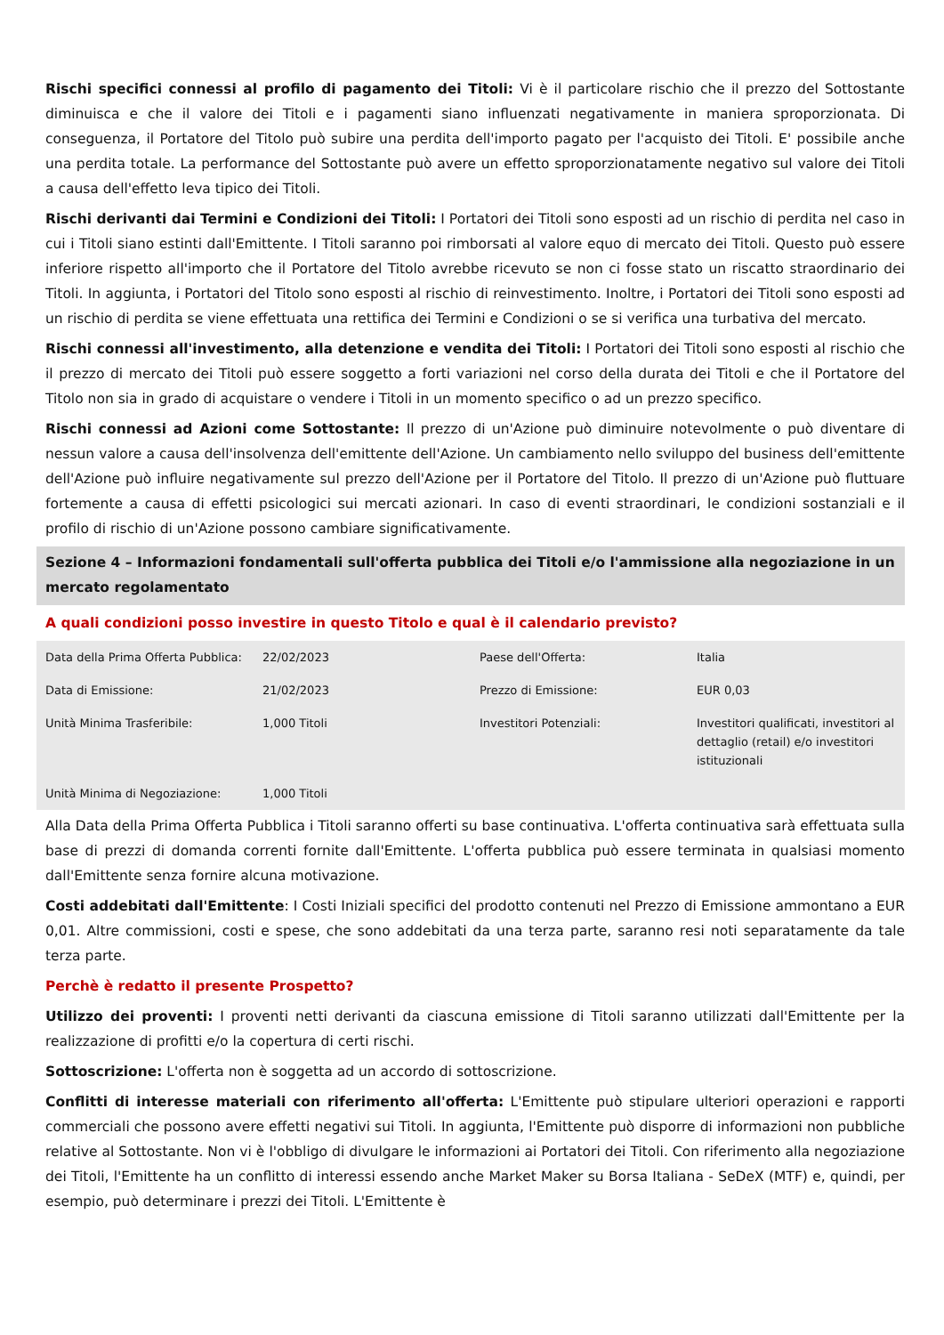Rischi specifici connessi al profilo di pagamento dei Titoli: Vi è il particolare rischio che il prezzo del Sottostante diminuisca e che il valore dei Titoli e i pagamenti siano influenzati negativamente in maniera sproporzionata. Di conseguenza, il Portatore del Titolo può subire una perdita dell'importo pagato per l'acquisto dei Titoli. E' possibile anche una perdita totale. La performance del Sottostante può avere un effetto sproporzionatamente negativo sul valore dei Titoli a causa dell'effetto leva tipico dei Titoli.
Rischi derivanti dai Termini e Condizioni dei Titoli: I Portatori dei Titoli sono esposti ad un rischio di perdita nel caso in cui i Titoli siano estinti dall'Emittente. I Titoli saranno poi rimborsati al valore equo di mercato dei Titoli. Questo può essere inferiore rispetto all'importo che il Portatore del Titolo avrebbe ricevuto se non ci fosse stato un riscatto straordinario dei Titoli. In aggiunta, i Portatori del Titolo sono esposti al rischio di reinvestimento. Inoltre, i Portatori dei Titoli sono esposti ad un rischio di perdita se viene effettuata una rettifica dei Termini e Condizioni o se si verifica una turbativa del mercato.
Rischi connessi all'investimento, alla detenzione e vendita dei Titoli: I Portatori dei Titoli sono esposti al rischio che il prezzo di mercato dei Titoli può essere soggetto a forti variazioni nel corso della durata dei Titoli e che il Portatore del Titolo non sia in grado di acquistare o vendere i Titoli in un momento specifico o ad un prezzo specifico.
Rischi connessi ad Azioni come Sottostante: Il prezzo di un'Azione può diminuire notevolmente o può diventare di nessun valore a causa dell'insolvenza dell'emittente dell'Azione. Un cambiamento nello sviluppo del business dell'emittente dell'Azione può influire negativamente sul prezzo dell'Azione per il Portatore del Titolo. Il prezzo di un'Azione può fluttuare fortemente a causa di effetti psicologici sui mercati azionari. In caso di eventi straordinari, le condizioni sostanziali e il profilo di rischio di un'Azione possono cambiare significativamente.
Sezione 4 – Informazioni fondamentali sull'offerta pubblica dei Titoli e/o l'ammissione alla negoziazione in un mercato regolamentato
A quali condizioni posso investire in questo Titolo e qual è il calendario previsto?
| Data della Prima Offerta Pubblica: | 22/02/2023 | Paese dell'Offerta: | Italia |
| Data di Emissione: | 21/02/2023 | Prezzo di Emissione: | EUR 0,03 |
| Unità Minima Trasferibile: | 1,000 Titoli | Investitori Potenziali: | Investitori qualificati, investitori al dettaglio (retail) e/o investitori istituzionali |
| Unità Minima di Negoziazione: | 1,000 Titoli | | |
Alla Data della Prima Offerta Pubblica i Titoli saranno offerti su base continuativa. L'offerta continuativa sarà effettuata sulla base di prezzi di domanda correnti fornite dall'Emittente. L'offerta pubblica può essere terminata in qualsiasi momento dall'Emittente senza fornire alcuna motivazione.
Costi addebitati dall'Emittente: I Costi Iniziali specifici del prodotto contenuti nel Prezzo di Emissione ammontano a EUR 0,01. Altre commissioni, costi e spese, che sono addebitati da una terza parte, saranno resi noti separatamente da tale terza parte.
Perchè è redatto il presente Prospetto?
Utilizzo dei proventi: I proventi netti derivanti da ciascuna emissione di Titoli saranno utilizzati dall'Emittente per la realizzazione di profitti e/o la copertura di certi rischi.
Sottoscrizione: L'offerta non è soggetta ad un accordo di sottoscrizione.
Conflitti di interesse materiali con riferimento all'offerta: L'Emittente può stipulare ulteriori operazioni e rapporti commerciali che possono avere effetti negativi sui Titoli. In aggiunta, l'Emittente può disporre di informazioni non pubbliche relative al Sottostante. Non vi è l'obbligo di divulgare le informazioni ai Portatori dei Titoli. Con riferimento alla negoziazione dei Titoli, l'Emittente ha un conflitto di interessi essendo anche Market Maker su Borsa Italiana - SeDeX (MTF) e, quindi, per esempio, può determinare i prezzi dei Titoli. L'Emittente è